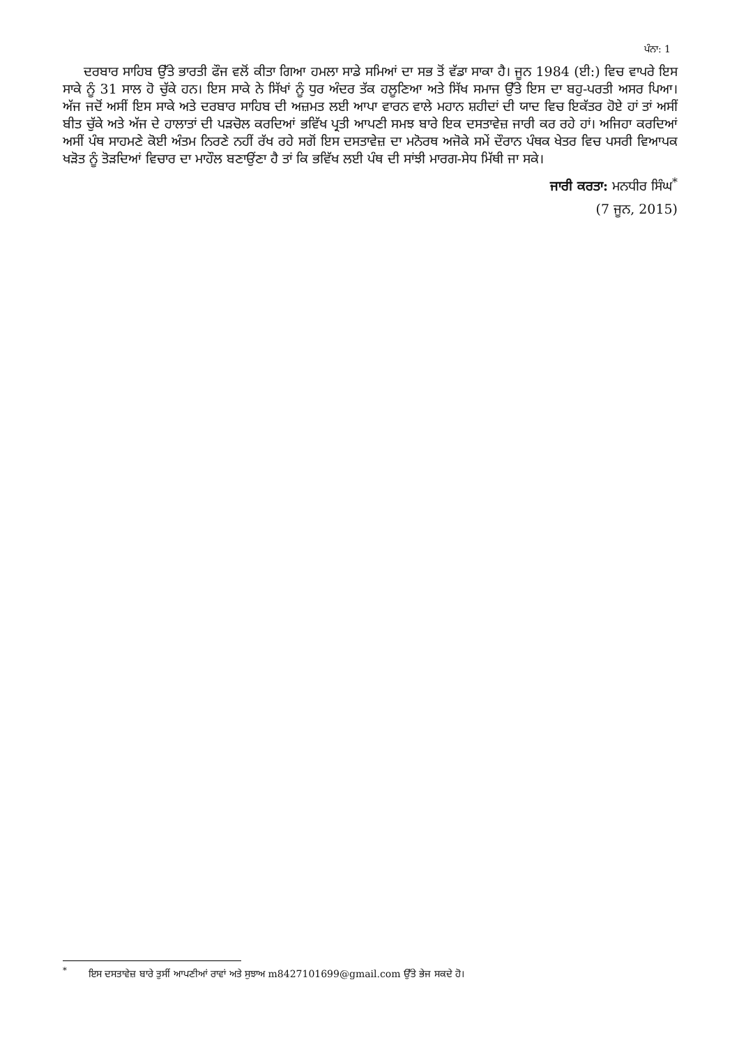ਪੰਨਾ: 1
ਦਰਬਾਰ ਸਾਹਿਬ ਉੱਤੇ ਭਾਰਤੀ ਫੌਜ ਵਲੋਂ ਕੀਤਾ ਗਿਆ ਹਮਲਾ ਸਾਡੇ ਸਮਿਆਂ ਦਾ ਸਭ ਤੋਂ ਵੱਡਾ ਸਾਕਾ ਹੈ। ਜੂਨ 1984 (ਈ:) ਵਿਚ ਵਾਪਰੇ ਇਸ ਸਾਕੇ ਨੂੰ 31 ਸਾਲ ਹੋ ਚੁੱਕੇ ਹਨ। ਇਸ ਸਾਕੇ ਨੇ ਸਿੱਖਾਂ ਨੂੰ ਧੁਰ ਅੰਦਰ ਤੱਕ ਹਲੂਣਿਆ ਅਤੇ ਸਿੱਖ ਸਮਾਜ ਉੱਤੇ ਇਸ ਦਾ ਬਹੁ-ਪਰਤੀ ਅਸਰ ਪਿਆ। ਅੱਜ ਜਦੋਂ ਅਸੀਂ ਇਸ ਸਾਕੇ ਅਤੇ ਦਰਬਾਰ ਸਾਹਿਬ ਦੀ ਅਜ਼ਮਤ ਲਈ ਆਪਾ ਵਾਰਨ ਵਾਲੇ ਮਹਾਨ ਸ਼ਹੀਦਾਂ ਦੀ ਯਾਦ ਵਿਚ ਇਕੱਤਰ ਹੋਏ ਹਾਂ ਤਾਂ ਅਸੀਂ ਬੀਤ ਚੁੱਕੇ ਅਤੇ ਅੱਜ ਦੇ ਹਾਲਾਤਾਂ ਦੀ ਪੜਚੋਲ ਕਰਦਿਆਂ ਭਵਿੱਖ ਪ੍ਰਤੀ ਆਪਣੀ ਸਮਝ ਬਾਰੇ ਇਕ ਦਸਤਾਵੇਜ਼ ਜਾਰੀ ਕਰ ਰਹੇ ਹਾਂ। ਅਜਿਹਾ ਕਰਦਿਆਂ ਅਸੀਂ ਪੰਥ ਸਾਹਮਣੇ ਕੋਈ ਅੰਤਮ ਨਿਰਣੇ ਨਹੀਂ ਰੱਖ ਰਹੇ ਸਗੋਂ ਇਸ ਦਸਤਾਵੇਜ਼ ਦਾ ਮਨੋਰਥ ਅਜੋਕੇ ਸਮੇਂ ਦੌਰਾਨ ਪੰਥਕ ਖੇਤਰ ਵਿਚ ਪਸਰੀ ਵਿਆਪਕ ਖੜੋਤ ਨੂੰ ਤੋੜਦਿਆਂ ਵਿਚਾਰ ਦਾ ਮਾਹੌਲ ਬਣਾਉਂਣਾ ਹੈ ਤਾਂ ਕਿ ਭਵਿੱਖ ਲਈ ਪੰਥ ਦੀ ਸਾਂਝੀ ਮਾਰਗ-ਸੇਧ ਮਿੱਥੀ ਜਾ ਸਕੇ।
ਜਾਰੀ ਕਰਤਾ: ਮਨਧੀਰ ਸਿੰਘ<sup>*</sup>
(7 ਜੂਨ, 2015)
<sup>*</sup> ਇਸ ਦਸਤਾਵੇਜ਼ ਬਾਰੇ ਤੁਸੀਂ ਆਪਣੀਆਂ ਰਾਵਾਂ ਅਤੇ ਸੁਝਾਅ m8427101699@gmail.com ਉੱਤੇ ਭੇਜ ਸਕਦੇ ਹੋ।